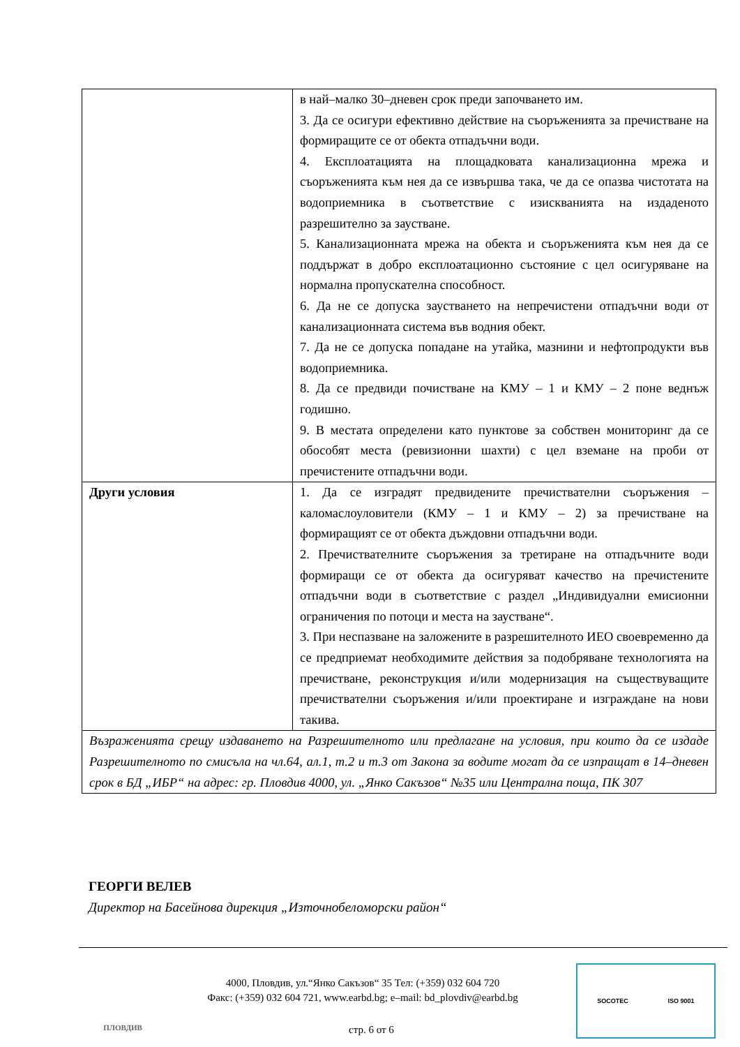| | в най–малко 30–дневен срок преди започването им. 3. Да се осигури ефективно действие на съоръженията за пречистване на формиращите се от обекта отпадъчни води. 4. Експлоатацията на площадковата канализационна мрежа и съоръженията към нея да се извършва така, че да се опазва чистотата на водоприемника в съответствие с изискванията на издаденото разрешително за заустване. 5. Канализационната мрежа на обекта и съоръженията към нея да се поддържат в добро експлоатационно състояние с цел осигуряване на нормална пропускателна способност. 6. Да не се допуска заустването на непречистени отпадъчни води от канализационната система във водния обект. 7. Да не се допуска попадане на утайка, мазнини и нефтопродукти във водоприемника. 8. Да се предвиди почистване на КМУ – 1 и КМУ – 2 поне веднъж годишно. 9. В местата определени като пунктове за собствен мониторинг да се обособят места (ревизионни шахти) с цел вземане на проби от пречистените отпадъчни води. |
| Други условия | 1. Да се изградят предвидените пречиствателни съоръжения – каломаслоуловители (КМУ – 1 и КМУ – 2) за пречистване на формиращият се от обекта дъждовни отпадъчни води. 2. Пречиствателните съоръжения за третиране на отпадъчните води формиращи се от обекта да осигуряват качество на пречистените отпадъчни води в съответствие с раздел „Индивидуални емисионни ограничения по потоци и места на заустване“. 3. При неспазване на заложените в разрешителното ИЕО своевременно да се предприемат необходимите действия за подобряване технологията на пречистване, реконструкция и/или модернизация на съществуващите пречиствателни съоръжения и/или проектиране и изграждане на нови такива. |
| Възраженията срещу издаването на Разрешителното или предлагане на условия, при които да се издаде Разрешителното по смисъла на чл.64, ал.1, т.2 и т.3 от Закона за водите могат да се изпращат в 14–дневен срок в БД „ИБР“ на адрес: гр. Пловдив 4000, ул. „Янко Сакъзов“ №35 или Централна поща, ПК 307 | |
ГЕОРГИ ВЕЛЕВ
Директор на Басейнова дирекция „Източнобеломорски район“
ПЛОВДИВ
4000, Пловдив, ул.“Янко Сакъзов“ 35 Тел: (+359) 032 604 720
Факс: (+359) 032 604 721, www.earbd.bg; e–mail: bd_plovdiv@earbd.bg
стр. 6 от 6
SOCOTEC ISO 9001